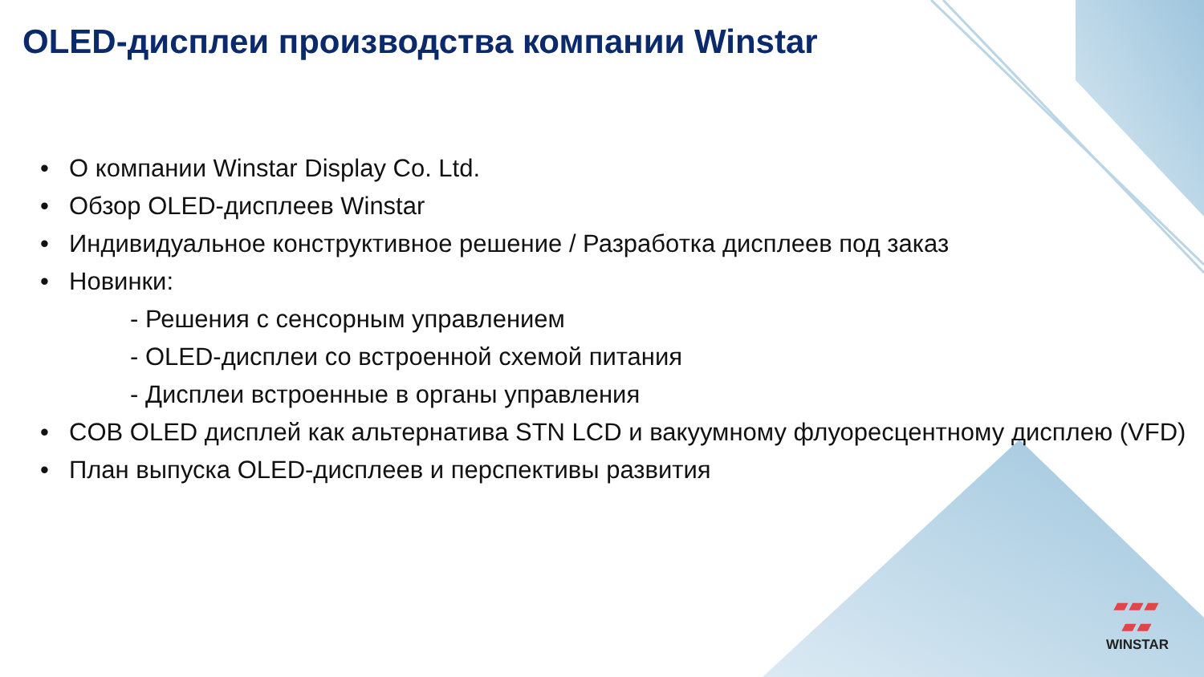OLED-дисплеи производства компании Winstar
• О компании Winstar Display Co. Ltd.
• Обзор OLED-дисплеев Winstar
• Индивидуальное конструктивное решение / Разработка дисплеев под заказ
• Новинки:
- Решения с сенсорным управлением
- OLED-дисплеи со встроенной схемой питания
- Дисплеи встроенные в органы управления
• COB OLED дисплей как альтернатива STN LCD и вакуумному флуоресцентному дисплею (VFD)
• План выпуска OLED-дисплеев и перспективы развития
▰▰▰
▰▰
WINSTAR